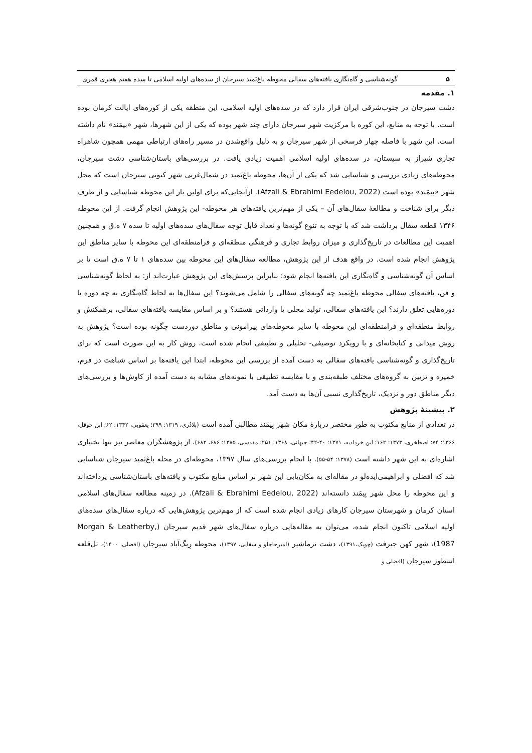۵ گونه‌شناسی و گاه‌نگاری یافته‌های سفالی محوطه باغ‌بَمید سیرجان از سده‌های اولیه اسلامی تا سده هفتم هجری قمری
۱. مقدمه
دشت سیرجان در جنوب‌شرقی ایران قرار دارد که در سده‌های اولیه اسلامی، این منطقه یکی از کوره‌های ایالت کرمان بوده است. با توجه به منابع، این کوره با مرکزیت شهر سیرجان دارای چند شهر بوده که یکی از این شهرها، شهر «بیمَند» نام داشته است. این شهر با فاصله چهار فرسخی از شهر سیرجان و به دلیل واقع‌شدن در مسیر راه‌های ارتباطی مهمی همچون شاهراه تجاری شیراز به سیستان، در سده‌های اولیه اسلامی اهمیت زیادی یافت. در بررسی‌های باستان‌شناسی دشت سیرجان، محوطه‌های زیادی بررسی و شناسایی شد که یکی از آن‌ها، محوطه باغ‌بَمید در شمال‌غربی شهر کنونی سیرجان است که محل شهر «بیمَند» بوده است (Afzali & Ebrahimi Eedelou, 2022). ازآنجایی‌که برای اولین بار این محوطه شناسایی و از طرف دیگر برای شناخت و مطالعهٔ سفال‌های آن – یکی از مهم‌ترین یافته‌های هر محوطه- این پژوهش انجام گرفت. از این محوطه ۱۳۴۶ قطعه سفال برداشت شد که با توجه به تنوع گونه‌ها و تعداد قابل توجه سفال‌های سده‌های اولیه تا سده ۷ ه.ق و همچنین اهمیت این مطالعات در تاریخ‌گذاری و میزان روابط تجاری و فرهنگی منطقه‌ای و فرامنطقه‌ای این محوطه با سایر مناطق این پژوهش انجام شده است. در واقع هدف از این پژوهش، مطالعه سفال‌های این محوطه بین سده‌های ۱ تا ۷ ه.ق است تا بر اساس آن گونه‌شناسی و گاه‌نگاری این یافته‌ها انجام شود؛ بنابراین پرسش‌های این پژوهش عبارت‌اند از: به لحاظ گونه‌شناسی و فن، یافته‌های سفالی محوطه باغ‌بَمید چه گونه‌های سفالی را شامل می‌شوند؟ این سفال‌ها به لحاظ گاه‌نگاری به چه دوره یا دوره‌هایی تعلق دارند؟ این یافته‌های سفالی، تولید محلی یا وارداتی هستند؟ و بر اساس مقایسه یافته‌های سفالی، برهمکنش و روابط منطقه‌ای و فرامنطقه‌ای این محوطه با سایر محوطه‌های پیرامونی و مناطق دوردست چگونه بوده است؟ پژوهش به روش میدانی و کتابخانه‌ای و با رویکرد توصیفی- تحلیلی و تطبیقی انجام شده است. روش کار به این صورت است که برای تاریخ‌گذاری و گونه‌شناسی یافته‌های سفالی به دست آمده از بررسی این محوطه، ابتدا این یافته‌ها بر اساس شباهت در فرم، خمیره و تزیین به گروه‌های مختلف طبقه‌بندی و با مقایسه تطبیقی با نمونه‌های مشابه به دست آمده از کاوش‌ها و بررسی‌های دیگر مناطق دور و نزدیک، تاریخ‌گذاری نسبی آن‌ها به دست آمد.
۲. پیشینهٔ پژوهش
در تعدادی از منابع مکتوب به طور مختصر دربارهٔ مکان شهر بِیمَند مطالبی آمده است (بلاذُری، ۱۳۱۹: ۳۹۹؛ یعقوبی، ۱۳۴۲: ۶۲؛ ابن حوقل، ۱۳۶۶: ۷۴؛ اصطخری، ۱۳۷۳: ۱۶۲؛ ابن خردادبه، ۱۳۷۱: ۴۰-۴۲؛ جیهانی، ۱۳۶۸: ۲۵۱؛ مقدسی، ۱۳۸۵: ۶۸۶، ۶۸۲). از پژوهشگران معاصر نیز تنها بختیاری اشاره‌ای به این شهر داشته است (۱۳۷۸: ۵۴-۵۵). با انجام بررسی‌های سال ۱۳۹۷، محوطه‌ای در محله باغ‌بَمید سیرجان شناسایی شد که افضلی و ابراهیمی‌ایده‌لو در مقاله‌ای به مکان‌یابی این شهر بر اساس منابع مکتوب و یافته‌های باستان‌شناسی پرداخته‌اند و این محوطه را محل شهر بِیمَند دانسته‌اند (Afzali & Ebrahimi Eedelou, 2022). در زمینه مطالعه سفال‌های اسلامی استان کرمان و شهرستان سیرجان کارهای زیادی انجام شده است که از مهم‌ترین پژوهش‌هایی که درباره سفال‌های سده‌های اولیه اسلامی تاکنون انجام شده، می‌توان به مقاله‌هایی درباره سفال‌های شهر قدیم سیرجان (Morgan & Leatherby, 1987)، شهر کهن جیرفت (چوبک،۱۳۹۱)، دشت نرماشیر (امیرحاجلو و سقایی، ۱۳۹۷)، محوطه رِیگ‌آباد سیرجان (افضلی، ۱۴۰۰)، تل‌قلعه اسطور سیرجان (افضلی و